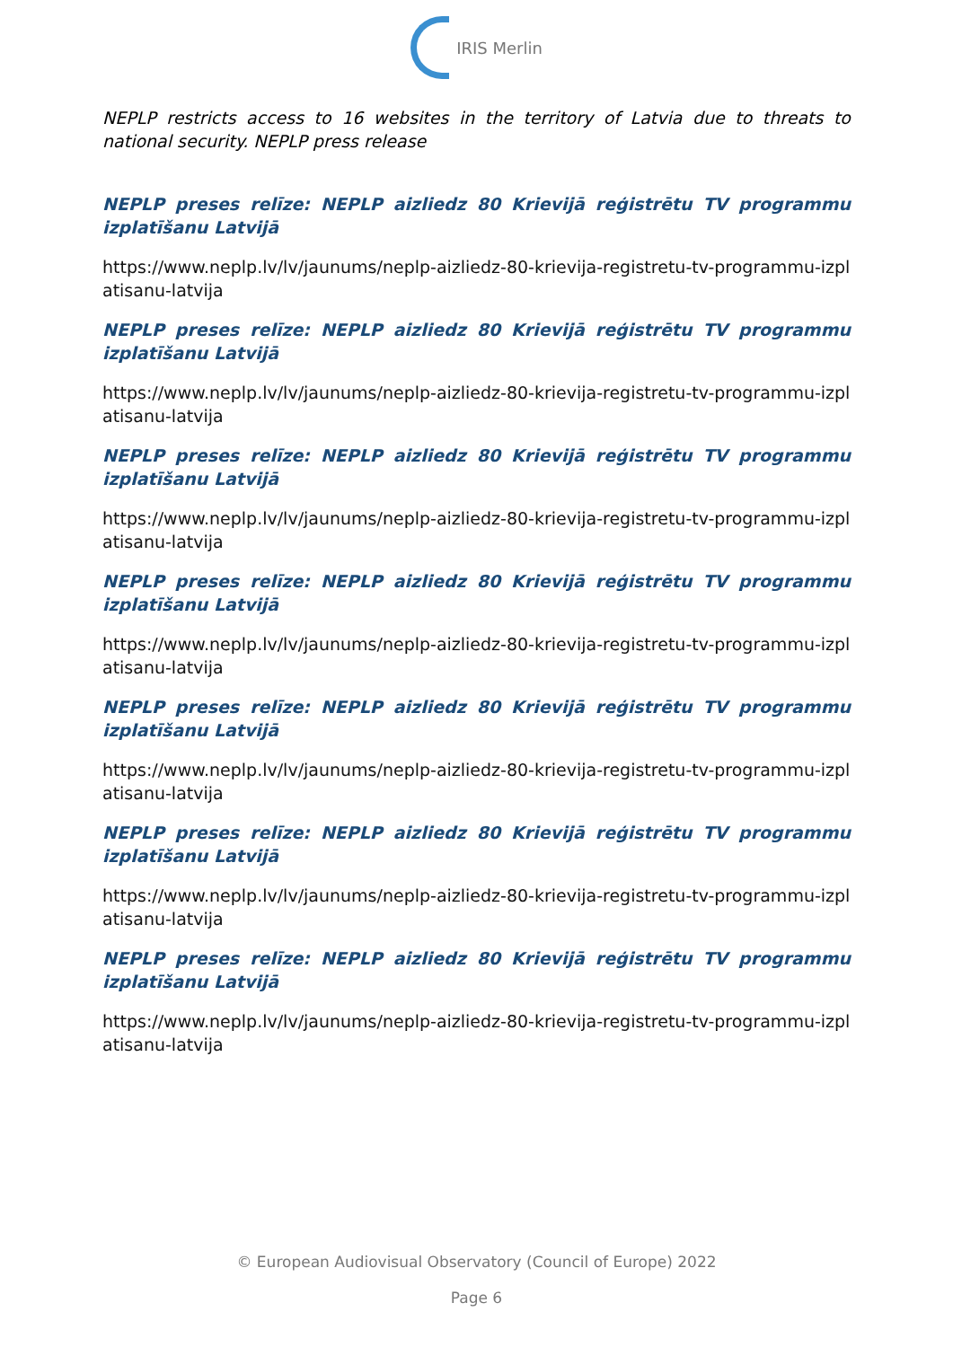IRIS Merlin
NEPLP restricts access to 16 websites in the territory of Latvia due to threats to national security. NEPLP press release
NEPLP preses relīze: NEPLP aizliedz 80 Krievijā reģistrētu TV programmu izplatīšanu Latvijā
https://www.neplp.lv/lv/jaunums/neplp-aizliedz-80-krievija-registretu-tv-programmu-izplatisanu-latvija
NEPLP preses relīze: NEPLP aizliedz 80 Krievijā reģistrētu TV programmu izplatīšanu Latvijā
https://www.neplp.lv/lv/jaunums/neplp-aizliedz-80-krievija-registretu-tv-programmu-izplatisanu-latvija
NEPLP preses relīze: NEPLP aizliedz 80 Krievijā reģistrētu TV programmu izplatīšanu Latvijā
https://www.neplp.lv/lv/jaunums/neplp-aizliedz-80-krievija-registretu-tv-programmu-izplatisanu-latvija
NEPLP preses relīze: NEPLP aizliedz 80 Krievijā reģistrētu TV programmu izplatīšanu Latvijā
https://www.neplp.lv/lv/jaunums/neplp-aizliedz-80-krievija-registretu-tv-programmu-izplatisanu-latvija
NEPLP preses relīze: NEPLP aizliedz 80 Krievijā reģistrētu TV programmu izplatīšanu Latvijā
https://www.neplp.lv/lv/jaunums/neplp-aizliedz-80-krievija-registretu-tv-programmu-izplatisanu-latvija
NEPLP preses relīze: NEPLP aizliedz 80 Krievijā reģistrētu TV programmu izplatīšanu Latvijā
https://www.neplp.lv/lv/jaunums/neplp-aizliedz-80-krievija-registretu-tv-programmu-izplatisanu-latvija
NEPLP preses relīze: NEPLP aizliedz 80 Krievijā reģistrētu TV programmu izplatīšanu Latvijā
https://www.neplp.lv/lv/jaunums/neplp-aizliedz-80-krievija-registretu-tv-programmu-izplatisanu-latvija
© European Audiovisual Observatory (Council of Europe) 2022
Page 6